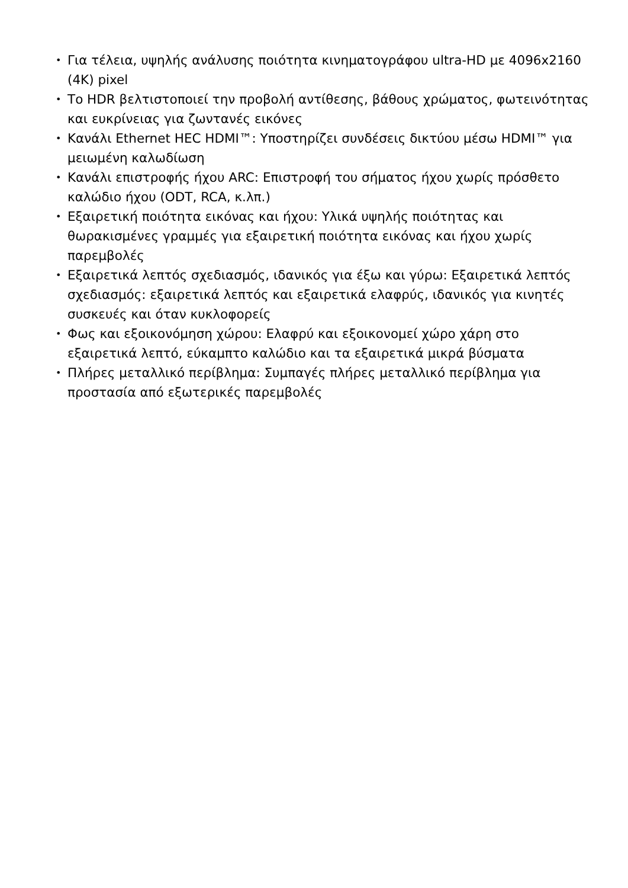• Για τέλεια, υψηλής ανάλυσης ποιότητα κινηματογράφου ultra-HD με 4096x2160 (4K) pixel
• Το HDR βελτιστοποιεί την προβολή αντίθεσης, βάθους χρώματος, φωτεινότητας και ευκρίνειας για ζωντανές εικόνες
• Κανάλι Ethernet HEC HDMI™: Υποστηρίζει συνδέσεις δικτύου μέσω HDMI™ για μειωμένη καλωδίωση
• Κανάλι επιστροφής ήχου ARC: Επιστροφή του σήματος ήχου χωρίς πρόσθετο καλώδιο ήχου (ODT, RCA, κ.λπ.)
• Εξαιρετική ποιότητα εικόνας και ήχου: Υλικά υψηλής ποιότητας και θωρακισμένες γραμμές για εξαιρετική ποιότητα εικόνας και ήχου χωρίς παρεμβολές
• Εξαιρετικά λεπτός σχεδιασμός, ιδανικός για έξω και γύρω: Εξαιρετικά λεπτός σχεδιασμός: εξαιρετικά λεπτός και εξαιρετικά ελαφρύς, ιδανικός για κινητές συσκευές και όταν κυκλοφορείς
• Φως και εξοικονόμηση χώρου: Ελαφρύ και εξοικονομεί χώρο χάρη στο εξαιρετικά λεπτό, εύκαμπτο καλώδιο και τα εξαιρετικά μικρά βύσματα
• Πλήρες μεταλλικό περίβλημα: Συμπαγές πλήρες μεταλλικό περίβλημα για προστασία από εξωτερικές παρεμβολές